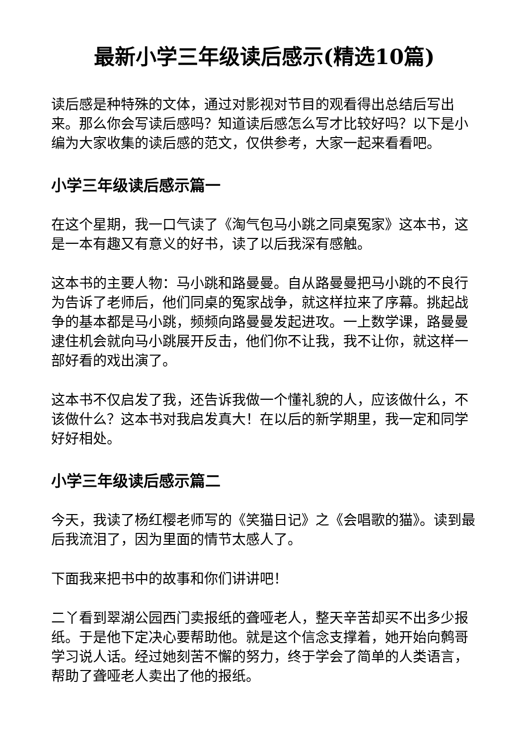最新小学三年级读后感示(精选10篇)
读后感是种特殊的文体，通过对影视对节目的观看得出总结后写出来。那么你会写读后感吗？知道读后感怎么写才比较好吗？以下是小编为大家收集的读后感的范文，仅供参考，大家一起来看看吧。
小学三年级读后感示篇一
在这个星期，我一口气读了《淘气包马小跳之同桌冤家》这本书，这是一本有趣又有意义的好书，读了以后我深有感触。
这本书的主要人物：马小跳和路曼曼。自从路曼曼把马小跳的不良行为告诉了老师后，他们同桌的冤家战争，就这样拉来了序幕。挑起战争的基本都是马小跳，频频向路曼曼发起进攻。一上数学课，路曼曼逮住机会就向马小跳展开反击，他们你不让我，我不让你，就这样一部好看的戏出演了。
这本书不仅启发了我，还告诉我做一个懂礼貌的人，应该做什么，不该做什么？这本书对我启发真大！在以后的新学期里，我一定和同学好好相处。
小学三年级读后感示篇二
今天，我读了杨红樱老师写的《笑猫日记》之《会唱歌的猫》。读到最后我流泪了，因为里面的情节太感人了。
下面我来把书中的故事和你们讲讲吧！
二丫看到翠湖公园西门卖报纸的聋哑老人，整天辛苦却买不出多少报纸。于是他下定决心要帮助他。就是这个信念支撑着，她开始向鹩哥学习说人话。经过她刻苦不懈的努力，终于学会了简单的人类语言，帮助了聋哑老人卖出了他的报纸。